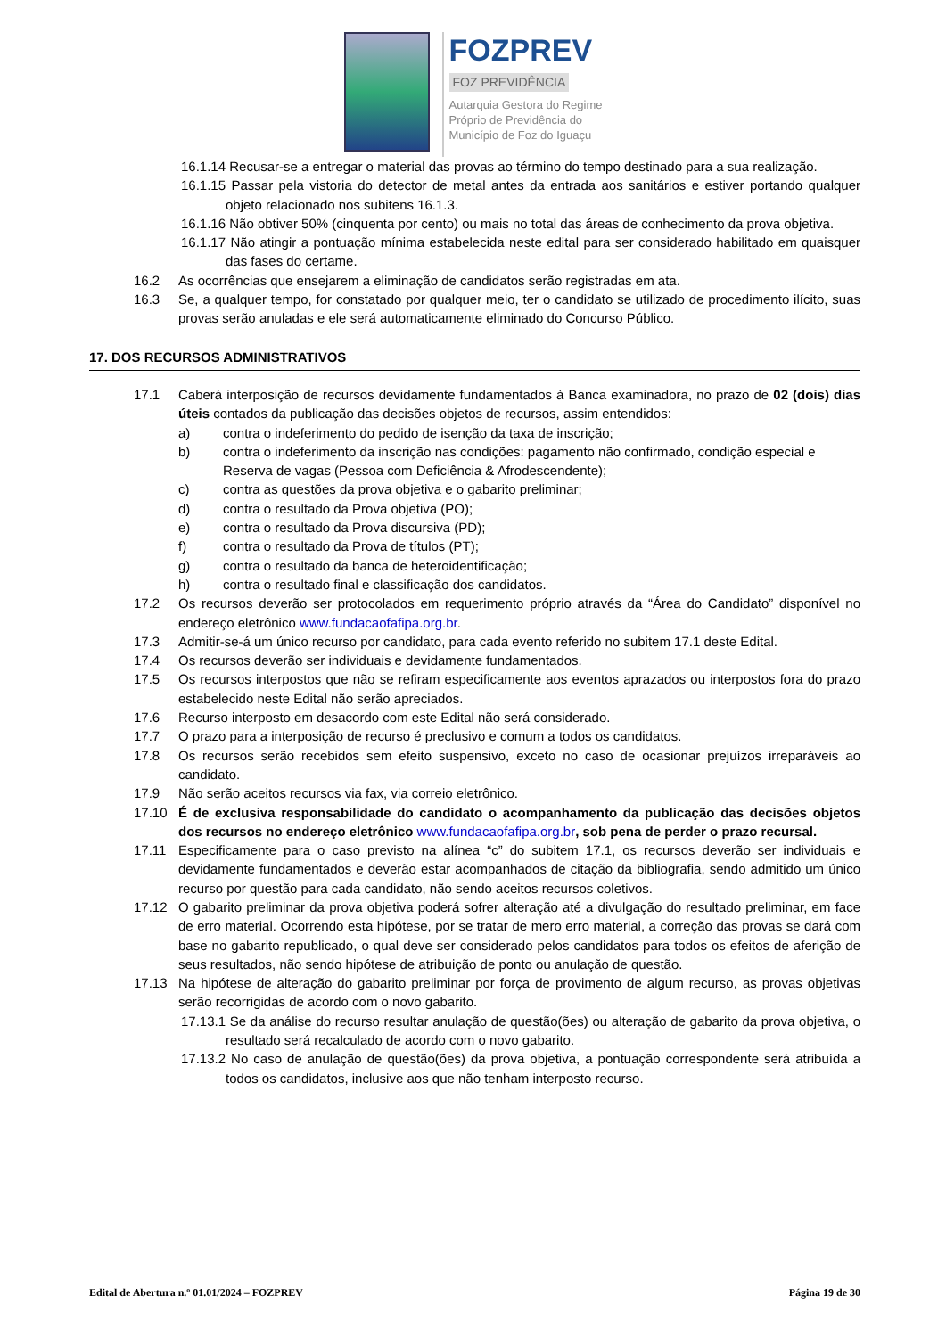FOZPREV
FOZ PREVIDÊNCIA
Autarquia Gestora do Regime
Próprio de Previdência do
Município de Foz do Iguaçu
16.1.14 Recusar-se a entregar o material das provas ao término do tempo destinado para a sua realização.
16.1.15 Passar pela vistoria do detector de metal antes da entrada aos sanitários e estiver portando qualquer objeto relacionado nos subitens 16.1.3.
16.1.16 Não obtiver 50% (cinquenta por cento) ou mais no total das áreas de conhecimento da prova objetiva.
16.1.17 Não atingir a pontuação mínima estabelecida neste edital para ser considerado habilitado em quaisquer das fases do certame.
16.2 As ocorrências que ensejarem a eliminação de candidatos serão registradas em ata.
16.3 Se, a qualquer tempo, for constatado por qualquer meio, ter o candidato se utilizado de procedimento ilícito, suas provas serão anuladas e ele será automaticamente eliminado do Concurso Público.
17. DOS RECURSOS ADMINISTRATIVOS
17.1 Caberá interposição de recursos devidamente fundamentados à Banca examinadora, no prazo de 02 (dois) dias úteis contados da publicação das decisões objetos de recursos, assim entendidos:
a) contra o indeferimento do pedido de isenção da taxa de inscrição;
b) contra o indeferimento da inscrição nas condições: pagamento não confirmado, condição especial e Reserva de vagas (Pessoa com Deficiência & Afrodescendente);
c) contra as questões da prova objetiva e o gabarito preliminar;
d) contra o resultado da Prova objetiva (PO);
e) contra o resultado da Prova discursiva (PD);
f) contra o resultado da Prova de títulos (PT);
g) contra o resultado da banca de heteroidentificação;
h) contra o resultado final e classificação dos candidatos.
17.2 Os recursos deverão ser protocolados em requerimento próprio através da “Área do Candidato” disponível no endereço eletrônico www.fundacaofafipa.org.br.
17.3 Admitir-se-á um único recurso por candidato, para cada evento referido no subitem 17.1 deste Edital.
17.4 Os recursos deverão ser individuais e devidamente fundamentados.
17.5 Os recursos interpostos que não se refiram especificamente aos eventos aprazados ou interpostos fora do prazo estabelecido neste Edital não serão apreciados.
17.6 Recurso interposto em desacordo com este Edital não será considerado.
17.7 O prazo para a interposição de recurso é preclusivo e comum a todos os candidatos.
17.8 Os recursos serão recebidos sem efeito suspensivo, exceto no caso de ocasionar prejuízos irreparáveis ao candidato.
17.9 Não serão aceitos recursos via fax, via correio eletrônico.
17.10 É de exclusiva responsabilidade do candidato o acompanhamento da publicação das decisões objetos dos recursos no endereço eletrônico www.fundacaofafipa.org.br, sob pena de perder o prazo recursal.
17.11 Especificamente para o caso previsto na alínea “c” do subitem 17.1, os recursos deverão ser individuais e devidamente fundamentados e deverão estar acompanhados de citação da bibliografia, sendo admitido um único recurso por questão para cada candidato, não sendo aceitos recursos coletivos.
17.12 O gabarito preliminar da prova objetiva poderá sofrer alteração até a divulgação do resultado preliminar, em face de erro material. Ocorrendo esta hipótese, por se tratar de mero erro material, a correção das provas se dará com base no gabarito republicado, o qual deve ser considerado pelos candidatos para todos os efeitos de aferição de seus resultados, não sendo hipótese de atribuição de ponto ou anulação de questão.
17.13 Na hipótese de alteração do gabarito preliminar por força de provimento de algum recurso, as provas objetivas serão recorrigidas de acordo com o novo gabarito.
17.13.1 Se da análise do recurso resultar anulação de questão(ões) ou alteração de gabarito da prova objetiva, o resultado será recalculado de acordo com o novo gabarito.
17.13.2 No caso de anulação de questão(ões) da prova objetiva, a pontuação correspondente será atribuída a todos os candidatos, inclusive aos que não tenham interposto recurso.
Edital de Abertura n.º 01.01/2024 – FOZPREV Página 19 de 30